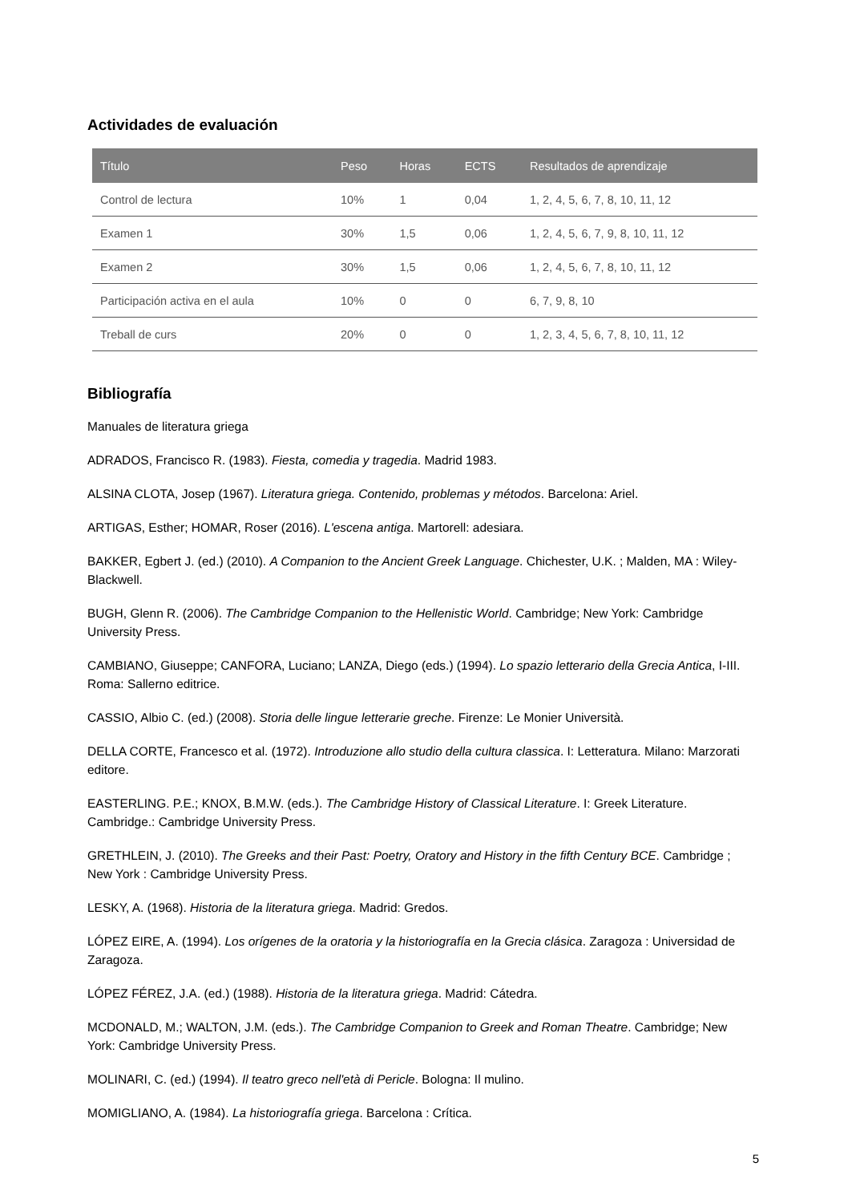Actividades de evaluación
| Título | Peso | Horas | ECTS | Resultados de aprendizaje |
| --- | --- | --- | --- | --- |
| Control de lectura | 10% | 1 | 0,04 | 1, 2, 4, 5, 6, 7, 8, 10, 11, 12 |
| Examen 1 | 30% | 1,5 | 0,06 | 1, 2, 4, 5, 6, 7, 9, 8, 10, 11, 12 |
| Examen 2 | 30% | 1,5 | 0,06 | 1, 2, 4, 5, 6, 7, 8, 10, 11, 12 |
| Participación activa en el aula | 10% | 0 | 0 | 6, 7, 9, 8, 10 |
| Treball de curs | 20% | 0 | 0 | 1, 2, 3, 4, 5, 6, 7, 8, 10, 11, 12 |
Bibliografía
Manuales de literatura griega
ADRADOS, Francisco R. (1983). Fiesta, comedia y tragedia. Madrid 1983.
ALSINA CLOTA, Josep (1967). Literatura griega. Contenido, problemas y métodos. Barcelona: Ariel.
ARTIGAS, Esther; HOMAR, Roser (2016). L'escena antiga. Martorell: adesiara.
BAKKER, Egbert J. (ed.) (2010). A Companion to the Ancient Greek Language. Chichester, U.K. ; Malden, MA : Wiley-Blackwell.
BUGH, Glenn R. (2006). The Cambridge Companion to the Hellenistic World. Cambridge; New York: Cambridge University Press.
CAMBIANO, Giuseppe; CANFORA, Luciano; LANZA, Diego (eds.) (1994). Lo spazio letterario della Grecia Antica, I-III. Roma: Sallerno editrice.
CASSIO, Albio C. (ed.) (2008). Storia delle lingue letterarie greche. Firenze: Le Monier Università.
DELLA CORTE, Francesco et al. (1972). Introduzione allo studio della cultura classica. I: Letteratura. Milano: Marzorati editore.
EASTERLING. P.E.; KNOX, B.M.W. (eds.). The Cambridge History of Classical Literature. I: Greek Literature. Cambridge.: Cambridge University Press.
GRETHLEIN, J. (2010). The Greeks and their Past: Poetry, Oratory and History in the fifth Century BCE. Cambridge ; New York : Cambridge University Press.
LESKY, A. (1968). Historia de la literatura griega. Madrid: Gredos.
LÓPEZ EIRE, A. (1994). Los orígenes de la oratoria y la historiografía en la Grecia clásica. Zaragoza : Universidad de Zaragoza.
LÓPEZ FÉREZ, J.A. (ed.) (1988). Historia de la literatura griega. Madrid: Cátedra.
MCDONALD, M.; WALTON, J.M. (eds.). The Cambridge Companion to Greek and Roman Theatre. Cambridge; New York: Cambridge University Press.
MOLINARI, C. (ed.) (1994). Il teatro greco nell'età di Pericle. Bologna: Il mulino.
MOMIGLIANO, A. (1984). La historiografía griega. Barcelona : Crítica.
5